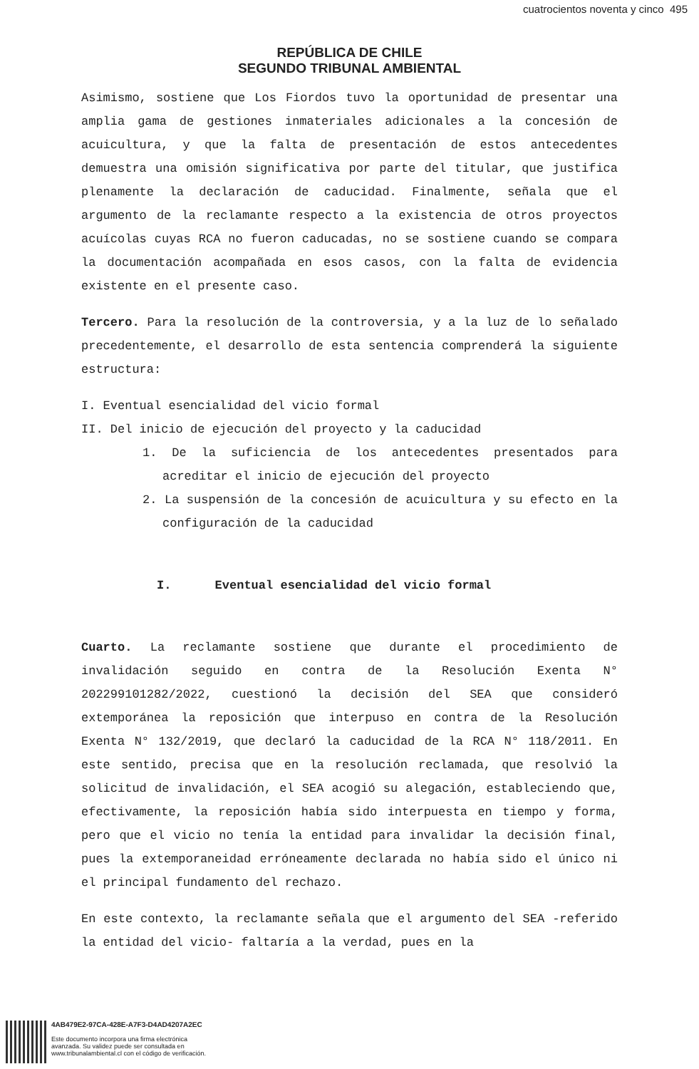cuatrocientos noventa y cinco 495
REPÚBLICA DE CHILE
SEGUNDO TRIBUNAL AMBIENTAL
Asimismo, sostiene que Los Fiordos tuvo la oportunidad de presentar una amplia gama de gestiones inmateriales adicionales a la concesión de acuicultura, y que la falta de presentación de estos antecedentes demuestra una omisión significativa por parte del titular, que justifica plenamente la declaración de caducidad. Finalmente, señala que el argumento de la reclamante respecto a la existencia de otros proyectos acuícolas cuyas RCA no fueron caducadas, no se sostiene cuando se compara la documentación acompañada en esos casos, con la falta de evidencia existente en el presente caso.
Tercero. Para la resolución de la controversia, y a la luz de lo señalado precedentemente, el desarrollo de esta sentencia comprenderá la siguiente estructura:
I. Eventual esencialidad del vicio formal
II. Del inicio de ejecución del proyecto y la caducidad
1. De la suficiencia de los antecedentes presentados para acreditar el inicio de ejecución del proyecto
2. La suspensión de la concesión de acuicultura y su efecto en la configuración de la caducidad
I. Eventual esencialidad del vicio formal
Cuarto. La reclamante sostiene que durante el procedimiento de invalidación seguido en contra de la Resolución Exenta N° 202299101282/2022, cuestionó la decisión del SEA que consideró extemporánea la reposición que interpuso en contra de la Resolución Exenta N° 132/2019, que declaró la caducidad de la RCA N° 118/2011. En este sentido, precisa que en la resolución reclamada, que resolvió la solicitud de invalidación, el SEA acogió su alegación, estableciendo que, efectivamente, la reposición había sido interpuesta en tiempo y forma, pero que el vicio no tenía la entidad para invalidar la decisión final, pues la extemporaneidad erróneamente declarada no había sido el único ni el principal fundamento del rechazo.
En este contexto, la reclamante señala que el argumento del SEA -referido la entidad del vicio- faltaría a la verdad, pues en la
4AB479E2-97CA-428E-A7F3-D4AD4207A2EC
Este documento incorpora una firma electrónica
avanzada. Su validez puede ser consultada en
www.tribunalambiental.cl con el código de verificación.